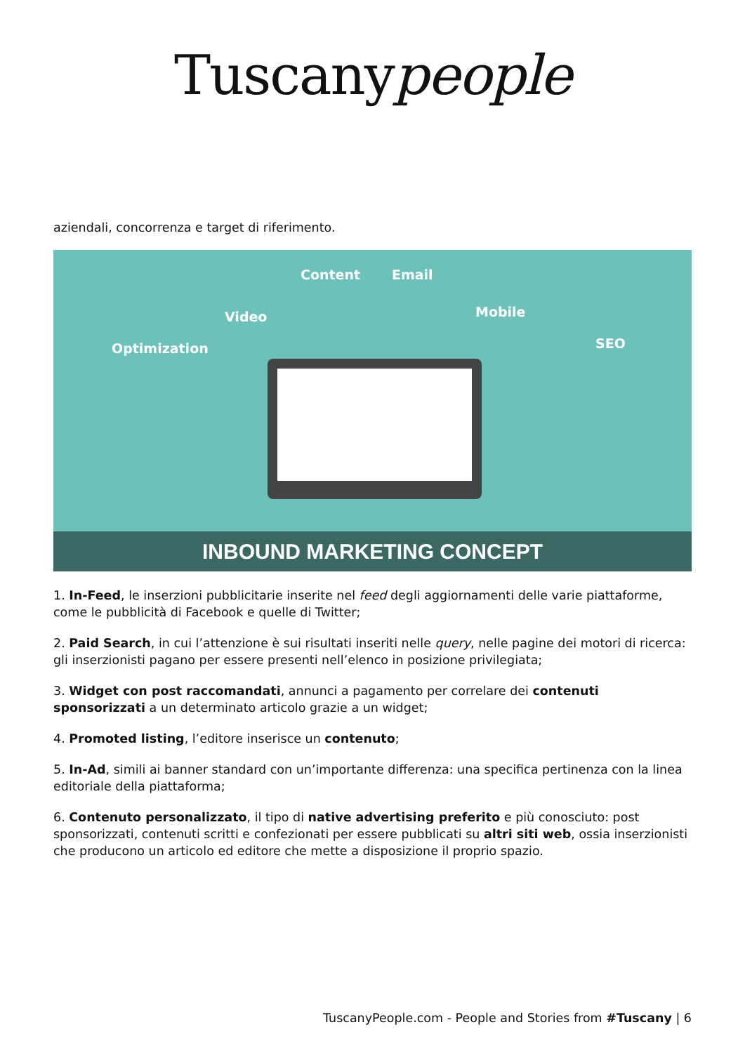Tuscanypeople
aziendali, concorrenza e target di riferimento.
Optimization
Video
Content Email
Mobile
SEO
INBOUND MARKETING CONCEPT
1. In-Feed, le inserzioni pubblicitarie inserite nel feed degli aggiornamenti delle varie piattaforme, come le pubblicità di Facebook e quelle di Twitter;
2. Paid Search, in cui l’attenzione è sui risultati inseriti nelle query, nelle pagine dei motori di ricerca: gli inserzionisti pagano per essere presenti nell’elenco in posizione privilegiata;
3. Widget con post raccomandati, annunci a pagamento per correlare dei contenuti sponsorizzati a un determinato articolo grazie a un widget;
4. Promoted listing, l’editore inserisce un contenuto;
5. In-Ad, simili ai banner standard con un’importante differenza: una specifica pertinenza con la linea editoriale della piattaforma;
6. Contenuto personalizzato, il tipo di native advertising preferito e più conosciuto: post sponsorizzati, contenuti scritti e confezionati per essere pubblicati su altri siti web, ossia inserzionisti che producono un articolo ed editore che mette a disposizione il proprio spazio.
TuscanyPeople.com - People and Stories from #Tuscany | 6